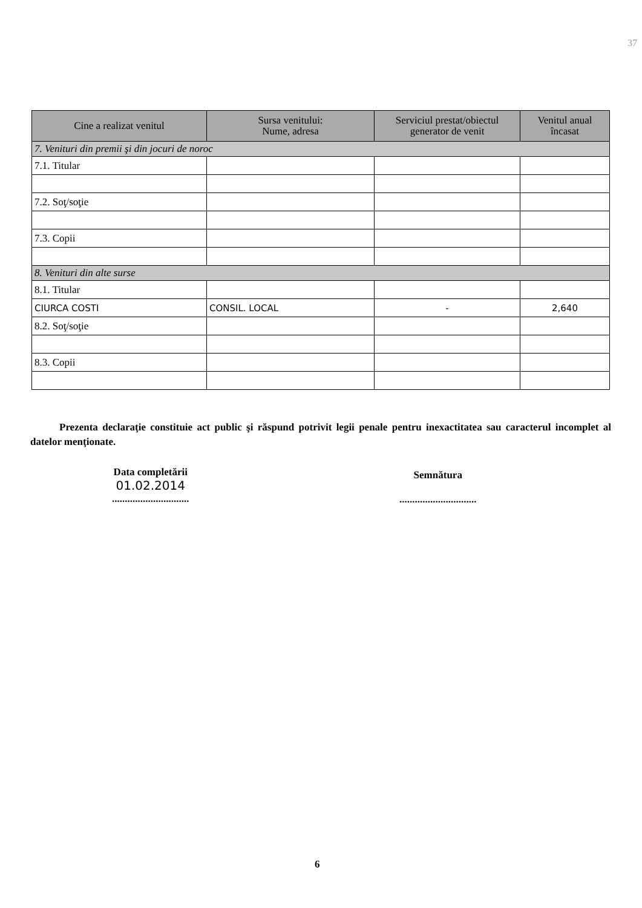37
| Cine a realizat venitul | Sursa venitului: Nume, adresa | Serviciul prestat/obiectul generator de venit | Venitul anual încasat |
| --- | --- | --- | --- |
| 7. Venituri din premii şi din jocuri de noroc | | | |
| 7.1. Titular | | | |
| 7.2. Soţ/soţie | | | |
| 7.3. Copii | | | |
| 8. Venituri din alte surse | | | |
| 8.1. Titular | | | |
| CIURCA COSTI | CONSIL. LOCAL | - | 2,640 |
| 8.2. Soţ/soţie | | | |
| 8.3. Copii | | | |
Prezenta declaraţie constituie act public şi răspund potrivit legii penale pentru inexactitatea sau caracterul incomplet al datelor menţionate.
Data completării
01.02.2014
..............................
Semnătura
..............................
6